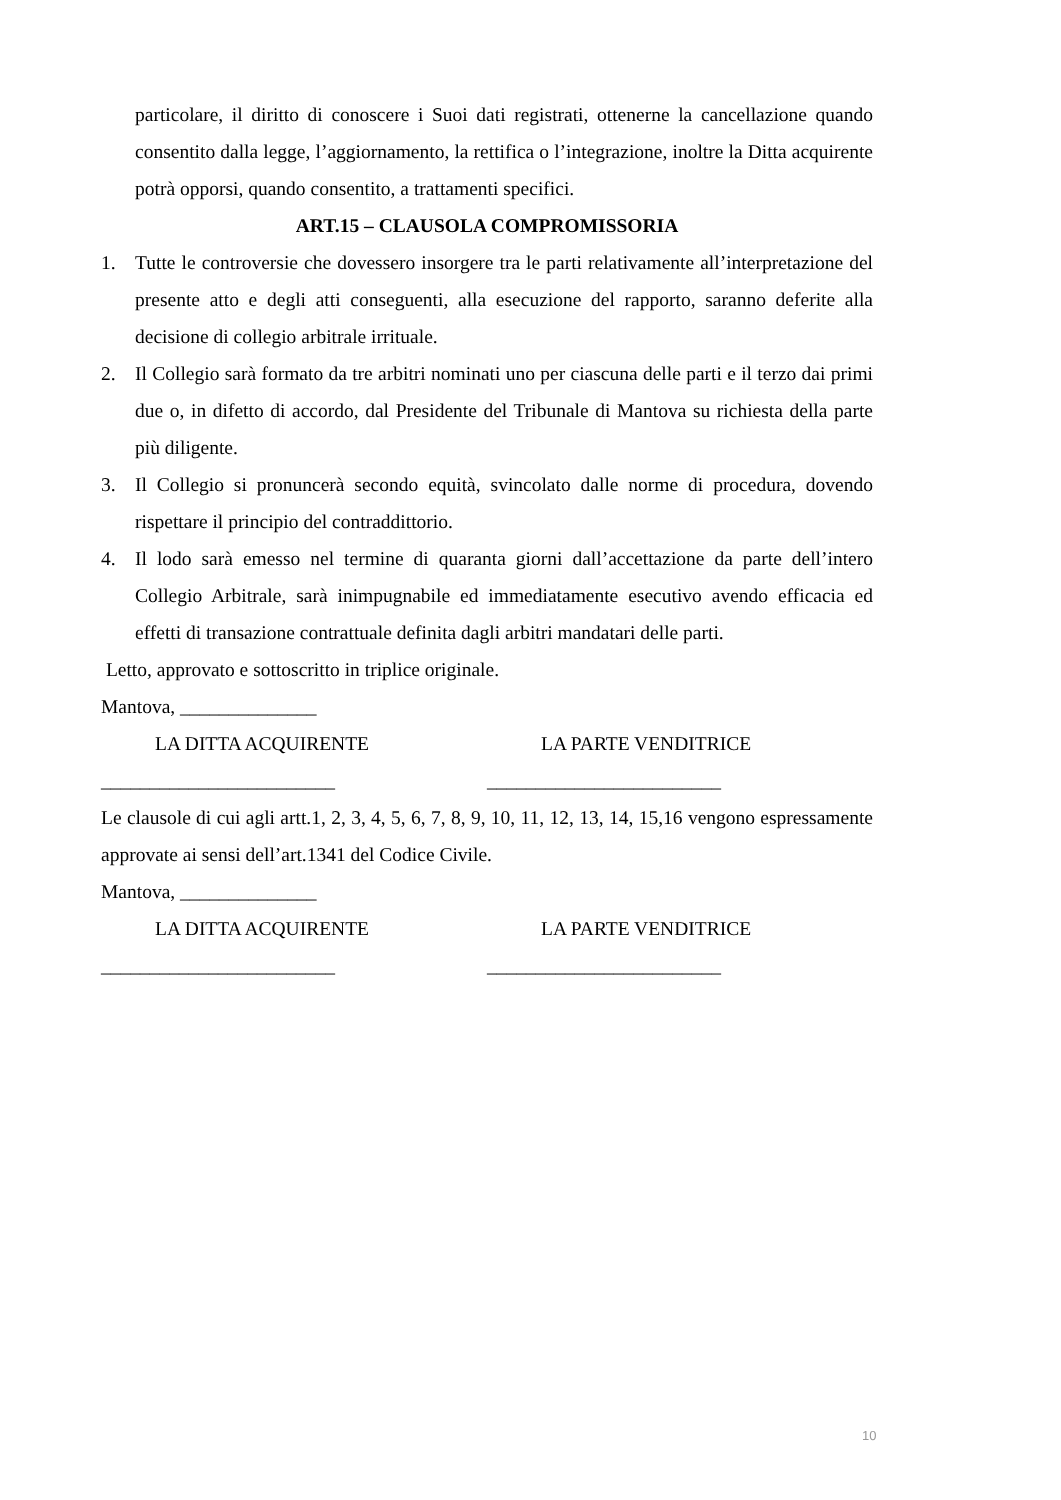particolare, il diritto di conoscere i Suoi dati registrati, ottenerne la cancellazione quando consentito dalla legge, l’aggiornamento, la rettifica o l’integrazione, inoltre la Ditta acquirente potrà opporsi, quando consentito, a trattamenti specifici.
ART.15 – CLAUSOLA COMPROMISSORIA
1. Tutte le controversie che dovessero insorgere tra le parti relativamente all’interpretazione del presente atto e degli atti conseguenti, alla esecuzione del rapporto, saranno deferite alla decisione di collegio arbitrale irrituale.
2. Il Collegio sarà formato da tre arbitri nominati uno per ciascuna delle parti e il terzo dai primi due o, in difetto di accordo, dal Presidente del Tribunale di Mantova su richiesta della parte più diligente.
3. Il Collegio si pronuncerà secondo equità, svincolato dalle norme di procedura, dovendo rispettare il principio del contraddittorio.
4. Il lodo sarà emesso nel termine di quaranta giorni dall’accettazione da parte dell’intero Collegio Arbitrale, sarà inimpugnabile ed immediatamente esecutivo avendo efficacia ed effetti di transazione contrattuale definita dagli arbitri mandatari delle parti.
Letto, approvato e sottoscritto in triplice originale.
Mantova, ______________
LA DITTA ACQUIRENTE LA PARTE VENDITRICE
________________________ ________________________
Le clausole di cui agli artt.1, 2, 3, 4, 5, 6, 7, 8, 9, 10, 11, 12, 13, 14, 15,16 vengono espressamente approvate ai sensi dell’art.1341 del Codice Civile.
Mantova, ______________
LA DITTA ACQUIRENTE LA PARTE VENDITRICE
________________________ ________________________
10